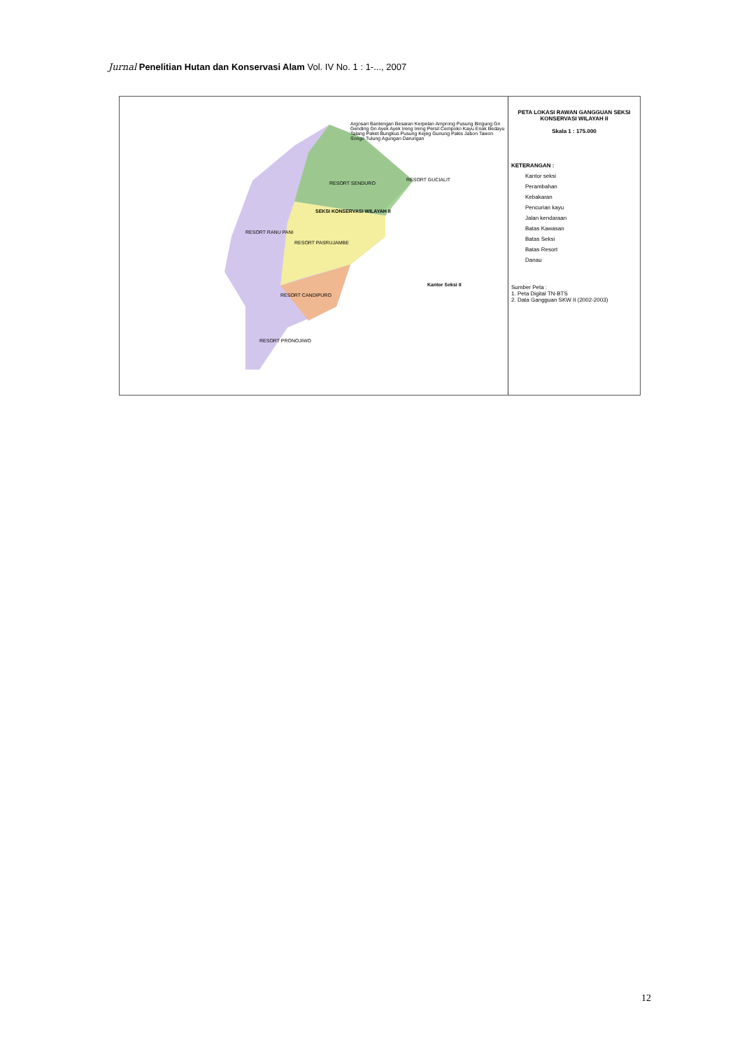Jurnal Penelitian Hutan dan Konservasi Alam Vol. IV No. 1 : 1-..., 2007
SEKSI KONSERVASI WILAYAH II
RESORT SENDURO
RESORT RANU PANI
RESORT PASRUJAMBE
RESORT CANDIPURO
RESORT PRONOJIWO
RESORT GUCIALIT
Kantor Seksi II
Argosari Bantengan Besaran Kerpelan Amprong Pusung Bingung Gn Gending Gn Ayek Ayek Ireng Ireng Persil Cempoko Kayu Enak Bedayu Talang Paket Bungkus Pusung Kejeg Gunung Pakis Jabon Tawon Songo Tulung Agungan Darungan
PETA LOKASI RAWAN GANGGUAN SEKSI KONSERVASI WILAYAH II
Skala 1 : 175.000
KETERANGAN :
Kantor seksi
Perambahan
Kebakaran
Pencurian kayu
Jalan kendaraan
Batas Kawasan
Batas Seksi
Batas Resort
Danau
Sumber Peta :
1. Peta Digital TN-BTS
2. Data Gangguan SKW II (2002-2003)
12